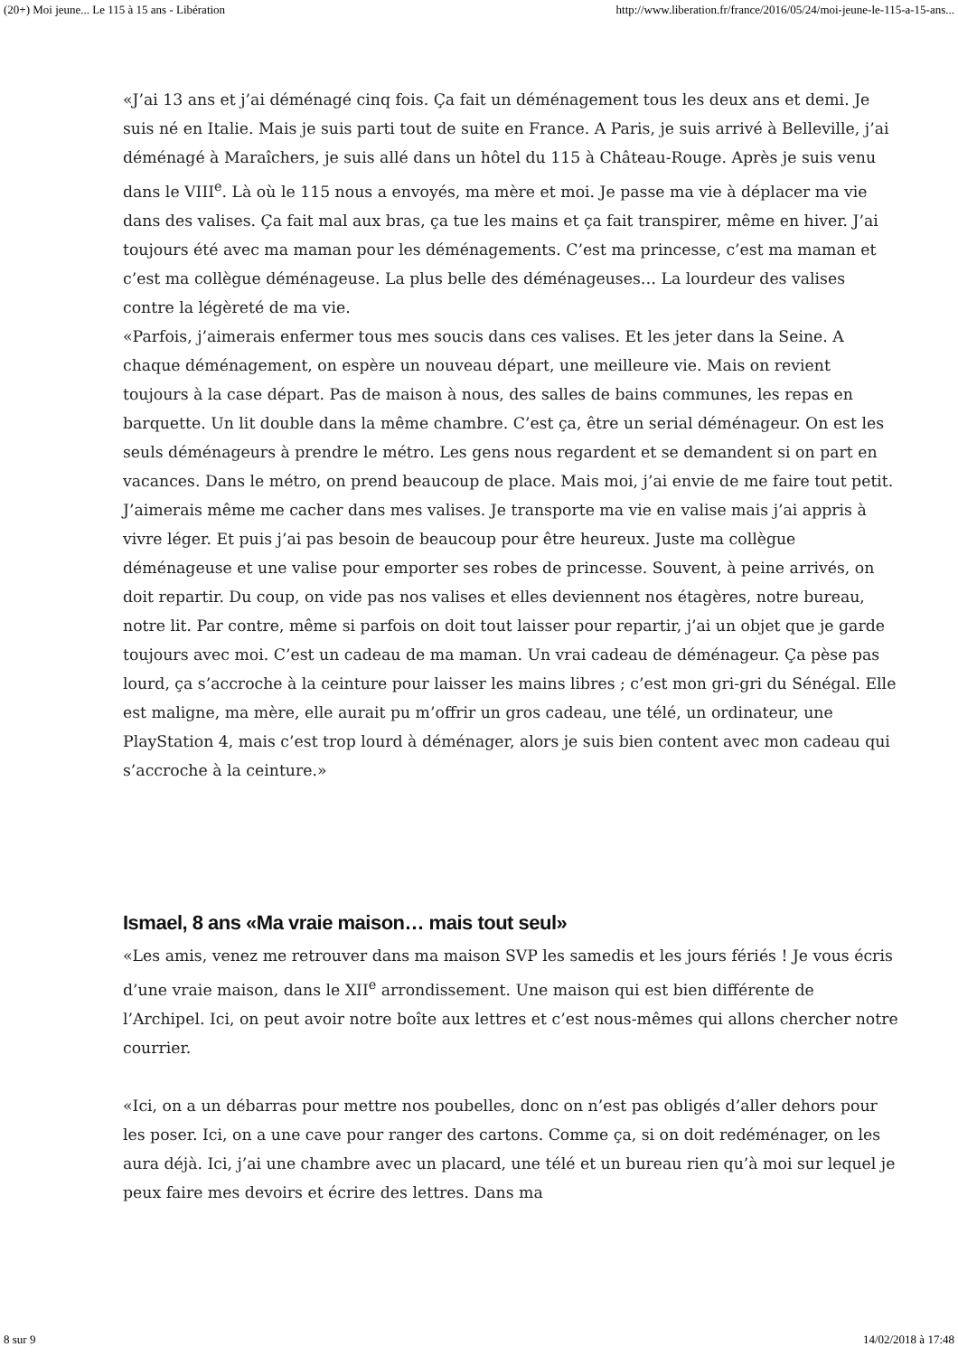(20+) Moi jeune... Le 115 à 15 ans - Libération http://www.liberation.fr/france/2016/05/24/moi-jeune-le-115-a-15-ans...
«J’ai 13 ans et j’ai déménagé cinq fois. Ça fait un déménagement tous les deux ans et demi. Je suis né en Italie. Mais je suis parti tout de suite en France. A Paris, je suis arrivé à Belleville, j’ai déménagé à Maraîchers, je suis allé dans un hôtel du 115 à Château-Rouge. Après je suis venu dans le VIII<sup>e</sup>. Là où le 115 nous a envoyés, ma mère et moi. Je passe ma vie à déplacer ma vie dans des valises. Ça fait mal aux bras, ça tue les mains et ça fait transpirer, même en hiver. J’ai toujours été avec ma maman pour les déménagements. C’est ma princesse, c’est ma maman et c’est ma collègue déménageuse. La plus belle des déménageuses… La lourdeur des valises contre la légèreté de ma vie.
«Parfois, j’aimerais enfermer tous mes soucis dans ces valises. Et les jeter dans la Seine. A chaque déménagement, on espère un nouveau départ, une meilleure vie. Mais on revient toujours à la case départ. Pas de maison à nous, des salles de bains communes, les repas en barquette. Un lit double dans la même chambre. C’est ça, être un serial déménageur. On est les seuls déménageurs à prendre le métro. Les gens nous regardent et se demandent si on part en vacances. Dans le métro, on prend beaucoup de place. Mais moi, j’ai envie de me faire tout petit. J’aimerais même me cacher dans mes valises. Je transporte ma vie en valise mais j’ai appris à vivre léger. Et puis j’ai pas besoin de beaucoup pour être heureux. Juste ma collègue déménageuse et une valise pour emporter ses robes de princesse. Souvent, à peine arrivés, on doit repartir. Du coup, on vide pas nos valises et elles deviennent nos étagères, notre bureau, notre lit. Par contre, même si parfois on doit tout laisser pour repartir, j’ai un objet que je garde toujours avec moi. C’est un cadeau de ma maman. Un vrai cadeau de déménageur. Ça pèse pas lourd, ça s’accroche à la ceinture pour laisser les mains libres ; c’est mon gri-gri du Sénégal. Elle est maligne, ma mère, elle aurait pu m’offrir un gros cadeau, une télé, un ordinateur, une PlayStation 4, mais c’est trop lourd à déménager, alors je suis bien content avec mon cadeau qui s’accroche à la ceinture.»
Ismael, 8 ans «Ma vraie maison… mais tout seul»
«Les amis, venez me retrouver dans ma maison SVP les samedis et les jours fériés ! Je vous écris d’une vraie maison, dans le XII<sup>e</sup> arrondissement. Une maison qui est bien différente de l’Archipel. Ici, on peut avoir notre boîte aux lettres et c’est nous-mêmes qui allons chercher notre courrier.
«Ici, on a un débarras pour mettre nos poubelles, donc on n’est pas obligés d’aller dehors pour les poser. Ici, on a une cave pour ranger des cartons. Comme ça, si on doit redéménager, on les aura déjà. Ici, j’ai une chambre avec un placard, une télé et un bureau rien qu’à moi sur lequel je peux faire mes devoirs et écrire des lettres. Dans ma
8 sur 9 14/02/2018 à 17:48